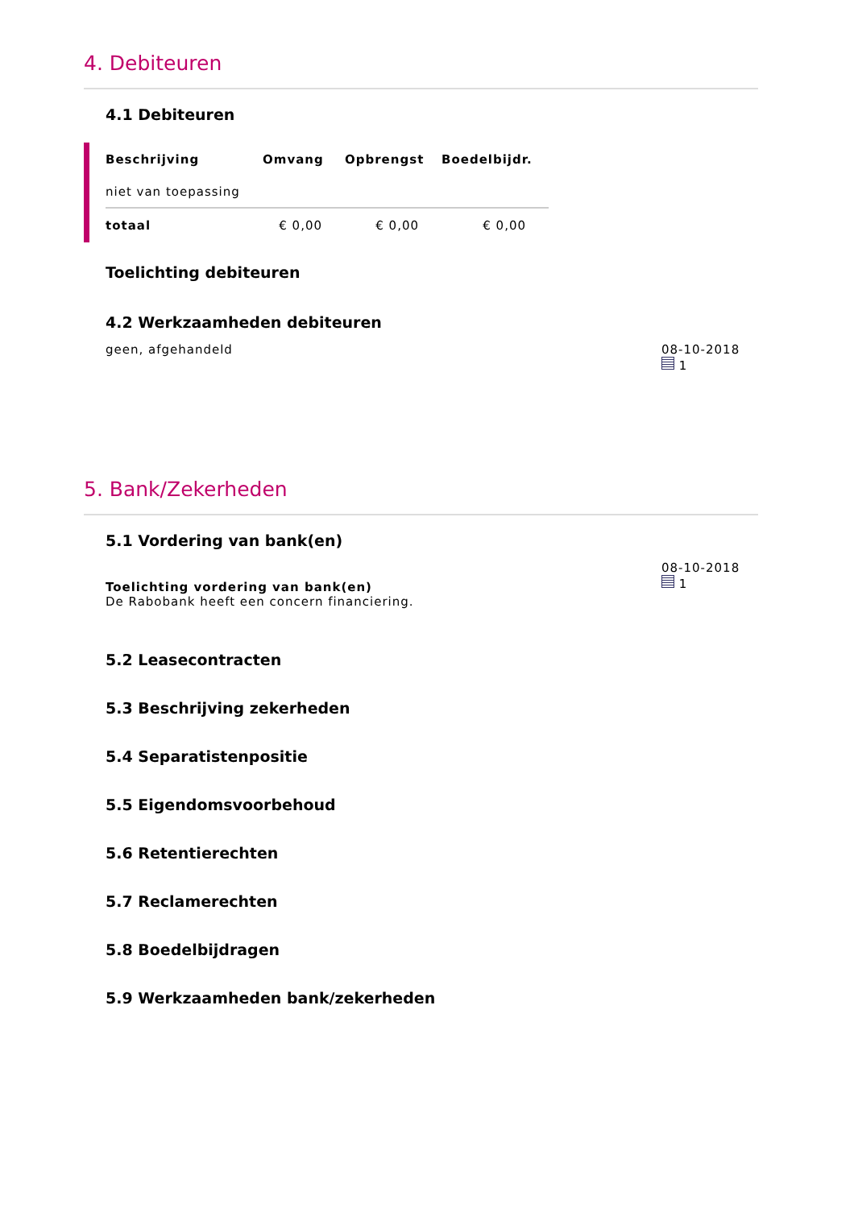4. Debiteuren
4.1 Debiteuren
| Beschrijving | Omvang | Opbrengst | Boedelbijdr. |
| --- | --- | --- | --- |
| niet van toepassing | | | |
| totaal | € 0,00 | € 0,00 | € 0,00 |
Toelichting debiteuren
4.2 Werkzaamheden debiteuren
geen, afgehandeld 08-10-2018
1
5. Bank/Zekerheden
5.1 Vordering van bank(en)
Toelichting vordering van bank(en)
De Rabobank heeft een concern financiering.
08-10-2018
1
5.2 Leasecontracten
5.3 Beschrijving zekerheden
5.4 Separatistenpositie
5.5 Eigendomsvoorbehoud
5.6 Retentierechten
5.7 Reclamerechten
5.8 Boedelbijdragen
5.9 Werkzaamheden bank/zekerheden